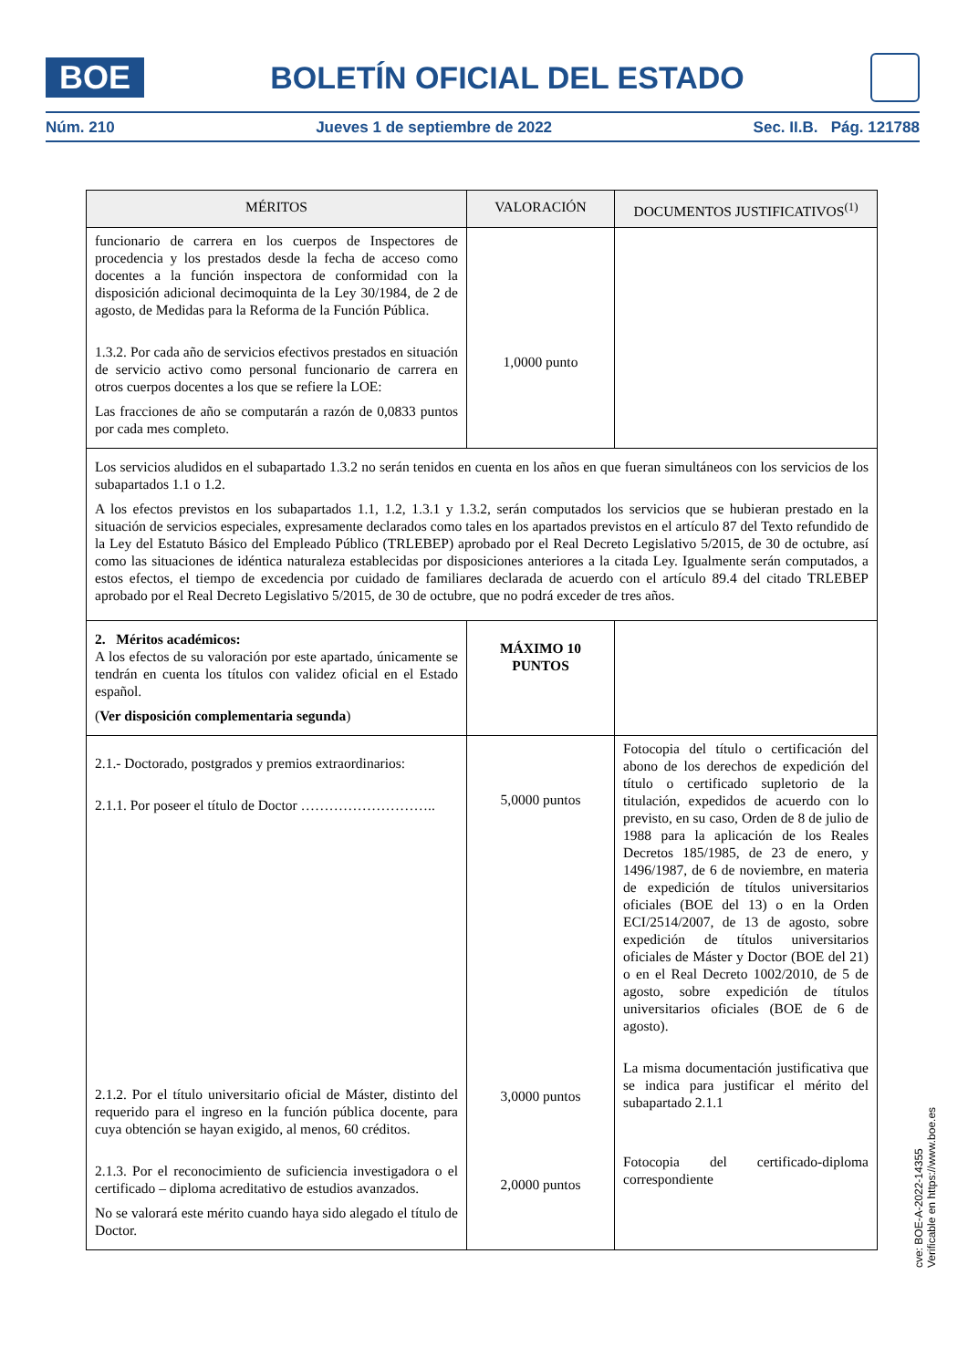BOE
BOLETÍN OFICIAL DEL ESTADO
Núm. 210 Jueves 1 de septiembre de 2022 Sec. II.B. Pág. 121788
| MÉRITOS | VALORACIÓN | DOCUMENTOS JUSTIFICATIVOS<sup>(1)</sup> |
| --- | --- | --- |
| funcionario de carrera en los cuerpos de Inspectores de procedencia y los prestados desde la fecha de acceso como docentes a la función inspectora de conformidad con la disposición adicional decimoquinta de la Ley 30/1984, de 2 de agosto, de Medidas para la Reforma de la Función Pública. 1.3.2. Por cada año de servicios efectivos prestados en situación de servicio activo como personal funcionario de carrera en otros cuerpos docentes a los que se refiere la LOE: Las fracciones de año se computarán a razón de 0,0833 puntos por cada mes completo. | 1,0000 punto | |
| Los servicios aludidos en el subapartado 1.3.2 no serán tenidos en cuenta en los años en que fueran simultáneos con los servicios de los subapartados 1.1 o 1.2. A los efectos previstos en los subapartados 1.1, 1.2, 1.3.1 y 1.3.2, serán computados los servicios que se hubieran prestado en la situación de servicios especiales, expresamente declarados como tales en los apartados previstos en el artículo 87 del Texto refundido de la Ley del Estatuto Básico del Empleado Público (TRLEBEP) aprobado por el Real Decreto Legislativo 5/2015, de 30 de octubre, así como las situaciones de idéntica naturaleza establecidas por disposiciones anteriores a la citada Ley. Igualmente serán computados, a estos efectos, el tiempo de excedencia por cuidado de familiares declarada de acuerdo con el artículo 89.4 del citado TRLEBEP aprobado por el Real Decreto Legislativo 5/2015, de 30 de octubre, que no podrá exceder de tres años. | | |
| 2. Méritos académicos: A los efectos de su valoración por este apartado, únicamente se tendrán en cuenta los títulos con validez oficial en el Estado español. ( Ver disposición complementaria segunda ) | MÁXIMO 10 PUNTOS | |
| 2.1.- Doctorado, postgrados y premios extraordinarios: 2.1.1. Por poseer el título de Doctor ……………………….. 2.1.2. Por el título universitario oficial de Máster, distinto del requerido para el ingreso en la función pública docente, para cuya obtención se hayan exigido, al menos, 60 créditos. 2.1.3. Por el reconocimiento de suficiencia investigadora o el certificado – diploma acreditativo de estudios avanzados. No se valorará este mérito cuando haya sido alegado el título de Doctor. | 5,0000 puntos 3,0000 puntos 2,0000 puntos | Fotocopia del título o certificación del abono de los derechos de expedición del título o certificado supletorio de la titulación, expedidos de acuerdo con lo previsto, en su caso, Orden de 8 de julio de 1988 para la aplicación de los Reales Decretos 185/1985, de 23 de enero, y 1496/1987, de 6 de noviembre, en materia de expedición de títulos universitarios oficiales (BOE del 13) o en la Orden ECI/2514/2007, de 13 de agosto, sobre expedición de títulos universitarios oficiales de Máster y Doctor (BOE del 21) o en el Real Decreto 1002/2010, de 5 de agosto, sobre expedición de títulos universitarios oficiales (BOE de 6 de agosto). La misma documentación justificativa que se indica para justificar el mérito del subapartado 2.1.1 Fotocopia del certificado-diploma correspondiente |
cve: BOE-A-2022-14355
Verificable en https://www.boe.es